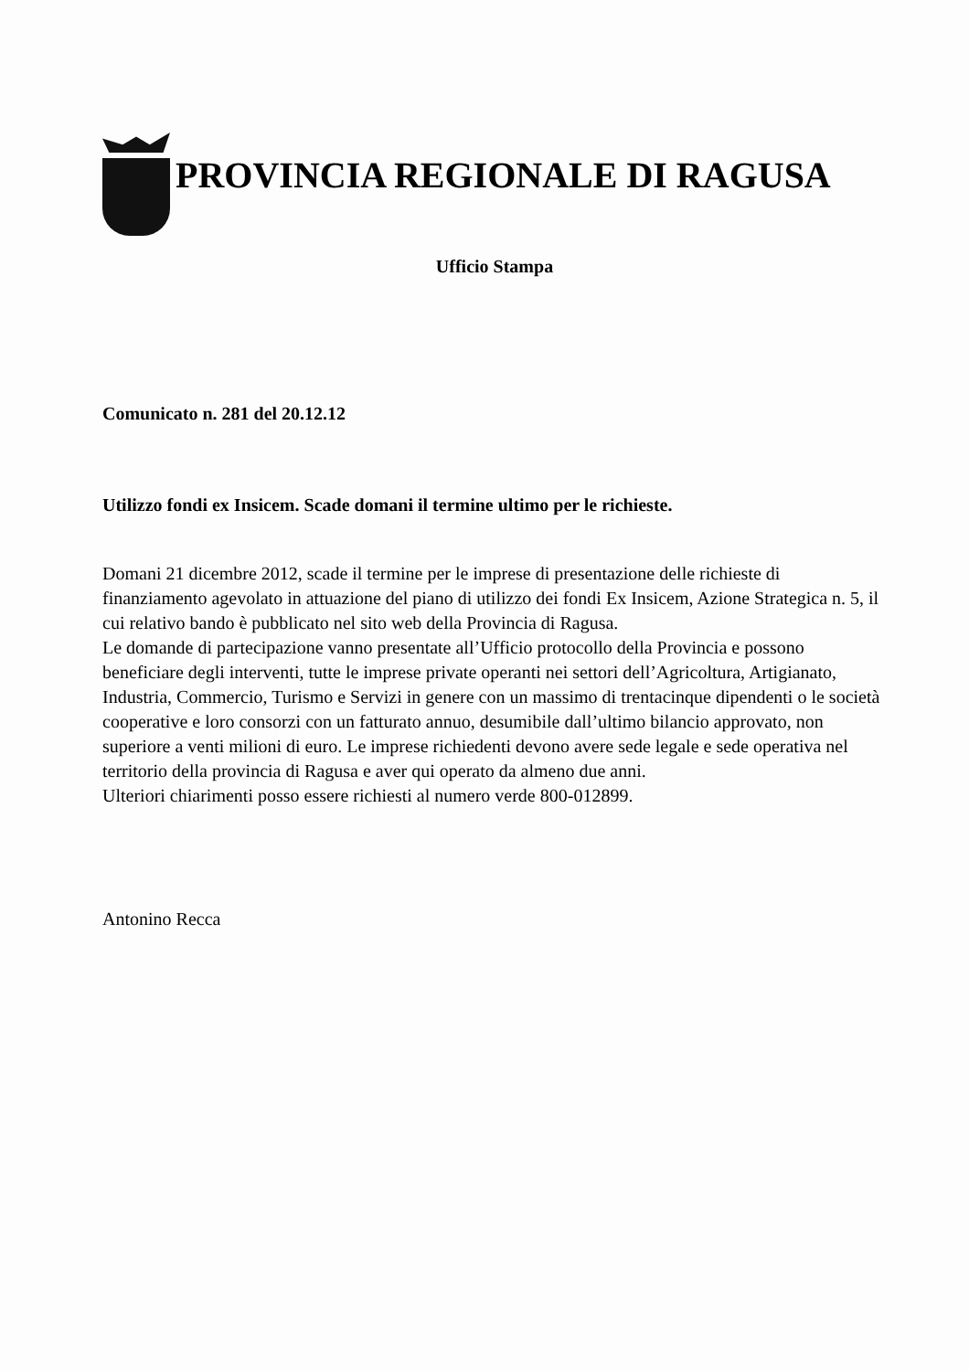PROVINCIA REGIONALE DI RAGUSA
Ufficio Stampa
Comunicato n. 281 del 20.12.12
Utilizzo fondi ex Insicem. Scade domani il termine ultimo per le richieste.
Domani 21 dicembre 2012, scade il termine per le imprese di presentazione delle richieste di finanziamento agevolato in attuazione del piano di utilizzo dei fondi Ex Insicem, Azione Strategica n. 5, il cui relativo bando è pubblicato nel sito web della Provincia di Ragusa.
Le domande di partecipazione vanno presentate all’Ufficio protocollo della Provincia e possono beneficiare degli interventi, tutte le imprese private operanti nei settori dell’Agricoltura, Artigianato, Industria, Commercio, Turismo e Servizi in genere con un massimo di trentacinque dipendenti o le società cooperative e loro consorzi con un fatturato annuo, desumibile dall’ultimo bilancio approvato, non superiore a venti milioni di euro. Le imprese richiedenti devono avere sede legale e sede operativa nel territorio della provincia di Ragusa e aver qui operato da almeno due anni.
Ulteriori chiarimenti posso essere richiesti al numero verde 800-012899.
Antonino Recca